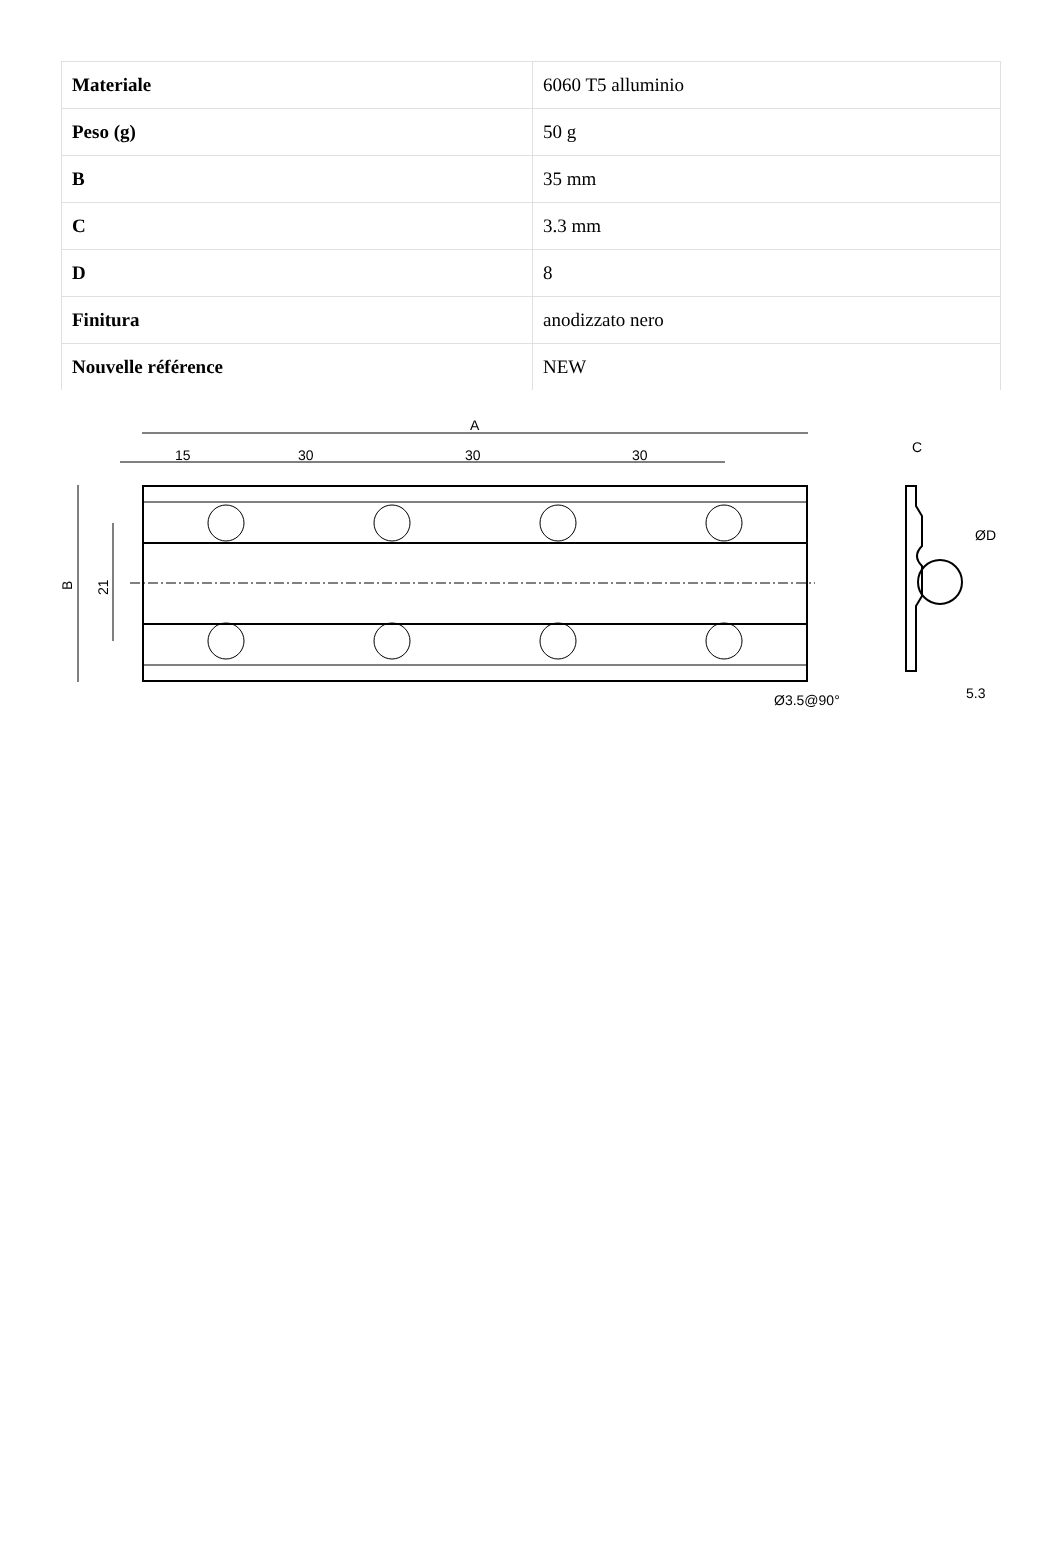| Materiale | 6060 T5 alluminio |
| Peso (g) | 50 g |
| B | 35 mm |
| C | 3.3 mm |
| D | 8 |
| Finitura | anodizzato nero |
| Nouvelle référence | NEW |
A
15
30
30
30
B
21
Ø3.5@90°
C
ØD
5.3